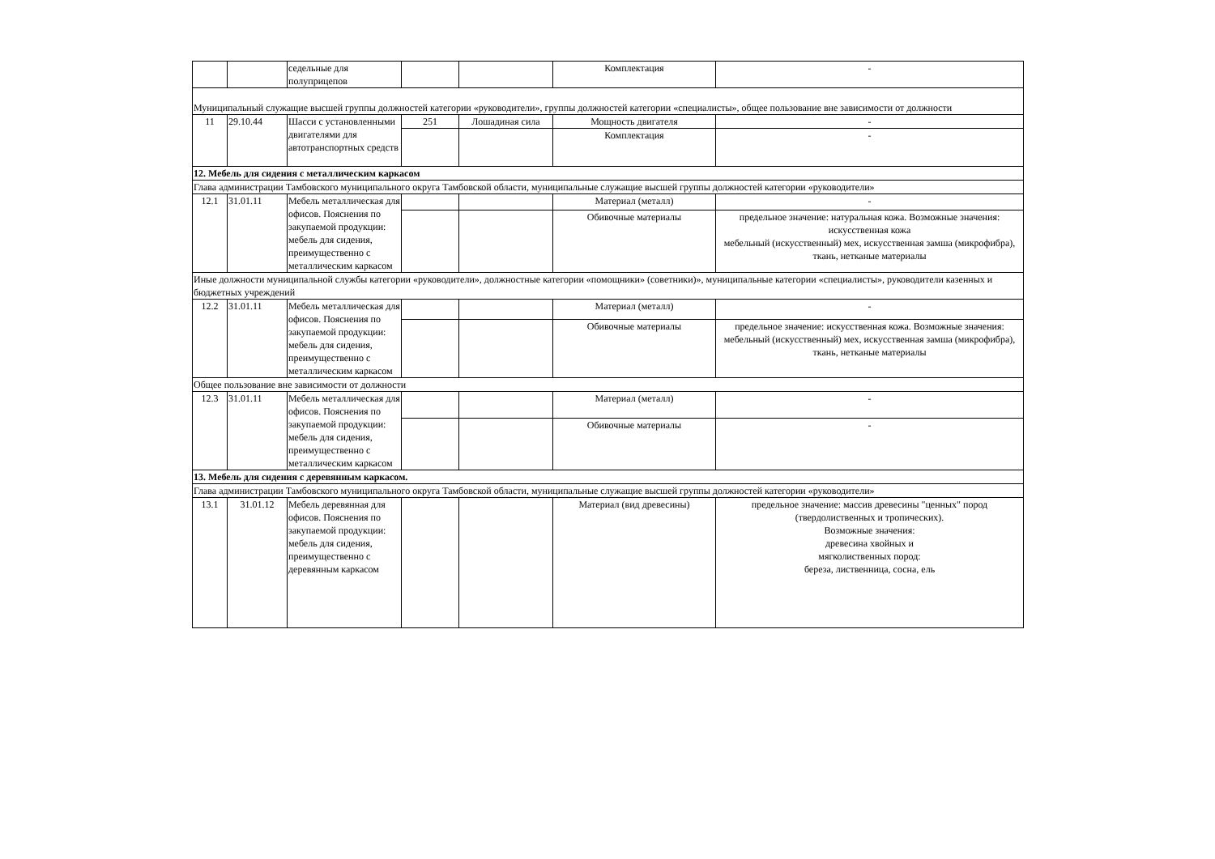| | | седельные для полуприцепов | | | Комплектация | - |
| Муниципальный служащие высшей группы должностей категории «руководители», группы должностей категории «специалисты», общее пользование вне зависимости от должности | | | | | | |
| 11 | 29.10.44 | Шасси с установленными двигателями для автотранспортных средств | 251 | Лошадиная сила | Мощность двигателя | - |
| | | | | | Комплектация | - |
| 12. Мебель для сидения с металлическим каркасом | | | | | | |
| Глава администрации Тамбовского муниципального округа Тамбовской области, муниципальные служащие высшей группы должностей категории «руководители» | | | | | | |
| 12.1 | 31.01.11 | Мебель металлическая для офисов. Пояснения по закупаемой продукции: мебель для сидения, преимущественно с металлическим каркасом | | | Материал (металл) | - |
| | | | | | Обивочные материалы | предельное значение: натуральная кожа. Возможные значения: искусственная кожа мебельный (искусственный) мех, искусственная замша (микрофибра), ткань, нетканые материалы |
| Иные должности муниципальной службы категории «руководители», должностные категории «помощники» (советники)», муниципальные категории «специалисты», руководители казенных и бюджетных учреждений | | | | | | |
| 12.2 | 31.01.11 | Мебель металлическая для офисов. Пояснения по закупаемой продукции: мебель для сидения, преимущественно с металлическим каркасом | | | Материал (металл) | - |
| | | | | | Обивочные материалы | предельное значение: искусственная кожа. Возможные значения: мебельный (искусственный) мех, искусственная замша (микрофибра), ткань, нетканые материалы |
| Общее пользование вне зависимости от должности | | | | | | |
| 12.3 | 31.01.11 | Мебель металлическая для офисов. Пояснения по закупаемой продукции: мебель для сидения, преимущественно с металлическим каркасом | | | Материал (металл) | - |
| | | | | | Обивочные материалы | - |
| 13. Мебель для сидения с деревянным каркасом. | | | | | | |
| Глава администрации Тамбовского муниципального округа Тамбовской области, муниципальные служащие высшей группы должностей категории «руководители» | | | | | | |
| 13.1 | 31.01.12 | Мебель деревянная для офисов. Пояснения по закупаемой продукции: мебель для сидения, преимущественно с деревянным каркасом | | | Материал (вид древесины) | предельное значение: массив древесины "ценных" пород (твердолиственных и тропических). Возможные значения: древесина хвойных и мягколиственных пород: береза, лиственница, сосна, ель |